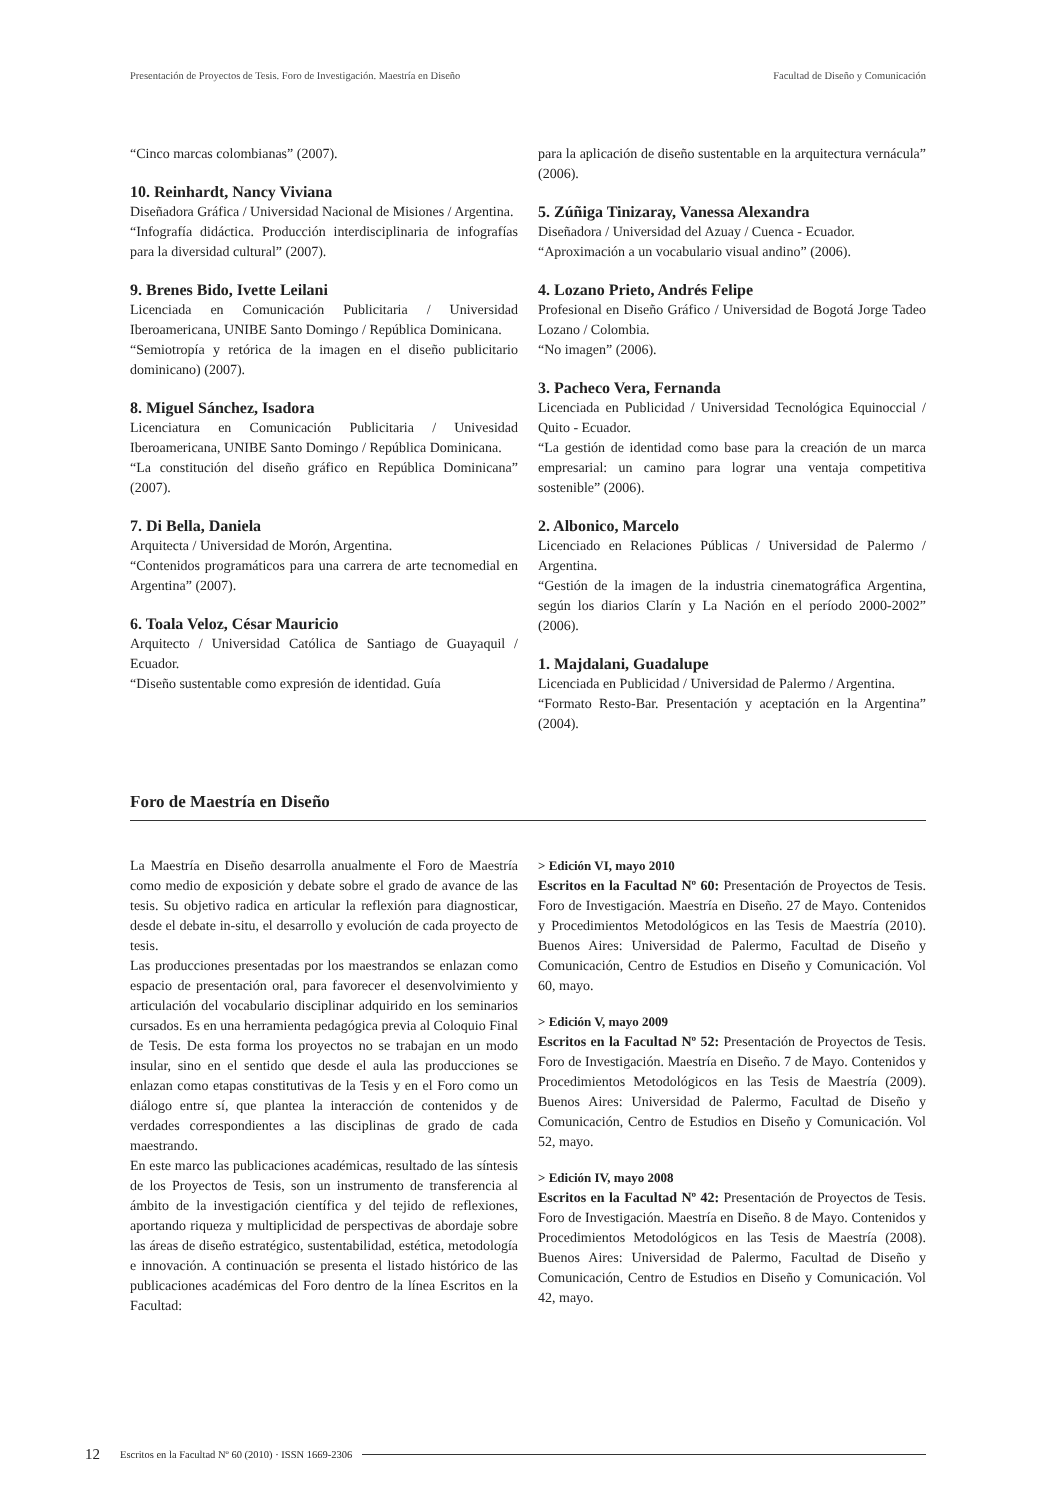Presentación de Proyectos de Tesis. Foro de Investigación. Maestría en Diseño Facultad de Diseño y Comunicación
“Cinco marcas colombianas” (2007).
10. Reinhardt, Nancy Viviana
Diseñadora Gráfica / Universidad Nacional de Misiones / Argentina.
“Infografía didáctica. Producción interdisciplinaria de infografías para la diversidad cultural” (2007).
9. Brenes Bido, Ivette Leilani
Licenciada en Comunicación Publicitaria / Universidad Iberoamericana, UNIBE Santo Domingo / República Dominicana.
“Semiotropía y retórica de la imagen en el diseño publicitario dominicano) (2007).
8. Miguel Sánchez, Isadora
Licenciatura en Comunicación Publicitaria / Univesidad Iberoamericana, UNIBE Santo Domingo / República Dominicana.
“La constitución del diseño gráfico en República Dominicana” (2007).
7. Di Bella, Daniela
Arquitecta / Universidad de Morón, Argentina.
“Contenidos programáticos para una carrera de arte tecnomedial en Argentina” (2007).
6. Toala Veloz, César Mauricio
Arquitecto / Universidad Católica de Santiago de Guayaquil / Ecuador.
“Diseño sustentable como expresión de identidad. Guía
para la aplicación de diseño sustentable en la arquitectura vernácula” (2006).
5. Zúñiga Tinizaray, Vanessa Alexandra
Diseñadora / Universidad del Azuay / Cuenca - Ecuador.
“Aproximación a un vocabulario visual andino” (2006).
4. Lozano Prieto, Andrés Felipe
Profesional en Diseño Gráfico / Universidad de Bogotá Jorge Tadeo Lozano / Colombia.
“No imagen” (2006).
3. Pacheco Vera, Fernanda
Licenciada en Publicidad / Universidad Tecnológica Equinoccial / Quito - Ecuador.
“La gestión de identidad como base para la creación de un marca empresarial: un camino para lograr una ventaja competitiva sostenible” (2006).
2. Albonico, Marcelo
Licenciado en Relaciones Públicas / Universidad de Palermo / Argentina.
“Gestión de la imagen de la industria cinematográfica Argentina, según los diarios Clarín y La Nación en el período 2000-2002” (2006).
1. Majdalani, Guadalupe
Licenciada en Publicidad / Universidad de Palermo / Argentina.
“Formato Resto-Bar. Presentación y aceptación en la Argentina” (2004).
Foro de Maestría en Diseño
La Maestría en Diseño desarrolla anualmente el Foro de Maestría como medio de exposición y debate sobre el grado de avance de las tesis. Su objetivo radica en articular la reflexión para diagnosticar, desde el debate in-situ, el desarrollo y evolución de cada proyecto de tesis.
Las producciones presentadas por los maestrandos se enlazan como espacio de presentación oral, para favorecer el desenvolvimiento y articulación del vocabulario disciplinar adquirido en los seminarios cursados. Es en una herramienta pedagógica previa al Coloquio Final de Tesis. De esta forma los proyectos no se trabajan en un modo insular, sino en el sentido que desde el aula las producciones se enlazan como etapas constitutivas de la Tesis y en el Foro como un diálogo entre sí, que plantea la interacción de contenidos y de verdades correspondientes a las disciplinas de grado de cada maestrando.
En este marco las publicaciones académicas, resultado de las síntesis de los Proyectos de Tesis, son un instrumento de transferencia al ámbito de la investigación científica y del tejido de reflexiones, aportando riqueza y multiplicidad de perspectivas de abordaje sobre las áreas de diseño estratégico, sustentabilidad, estética, metodología e innovación. A continuación se presenta el listado histórico de las publicaciones académicas del Foro dentro de la línea Escritos en la Facultad:
> Edición VI, mayo 2010
Escritos en la Facultad Nº 60: Presentación de Proyectos de Tesis. Foro de Investigación. Maestría en Diseño. 27 de Mayo. Contenidos y Procedimientos Metodológicos en las Tesis de Maestría (2010). Buenos Aires: Universidad de Palermo, Facultad de Diseño y Comunicación, Centro de Estudios en Diseño y Comunicación. Vol 60, mayo.
> Edición V, mayo 2009
Escritos en la Facultad Nº 52: Presentación de Proyectos de Tesis. Foro de Investigación. Maestría en Diseño. 7 de Mayo. Contenidos y Procedimientos Metodológicos en las Tesis de Maestría (2009). Buenos Aires: Universidad de Palermo, Facultad de Diseño y Comunicación, Centro de Estudios en Diseño y Comunicación. Vol 52, mayo.
> Edición IV, mayo 2008
Escritos en la Facultad Nº 42: Presentación de Proyectos de Tesis. Foro de Investigación. Maestría en Diseño. 8 de Mayo. Contenidos y Procedimientos Metodológicos en las Tesis de Maestría (2008). Buenos Aires: Universidad de Palermo, Facultad de Diseño y Comunicación, Centro de Estudios en Diseño y Comunicación. Vol 42, mayo.
12 Escritos en la Facultad Nº 60 (2010) · ISSN 1669-2306